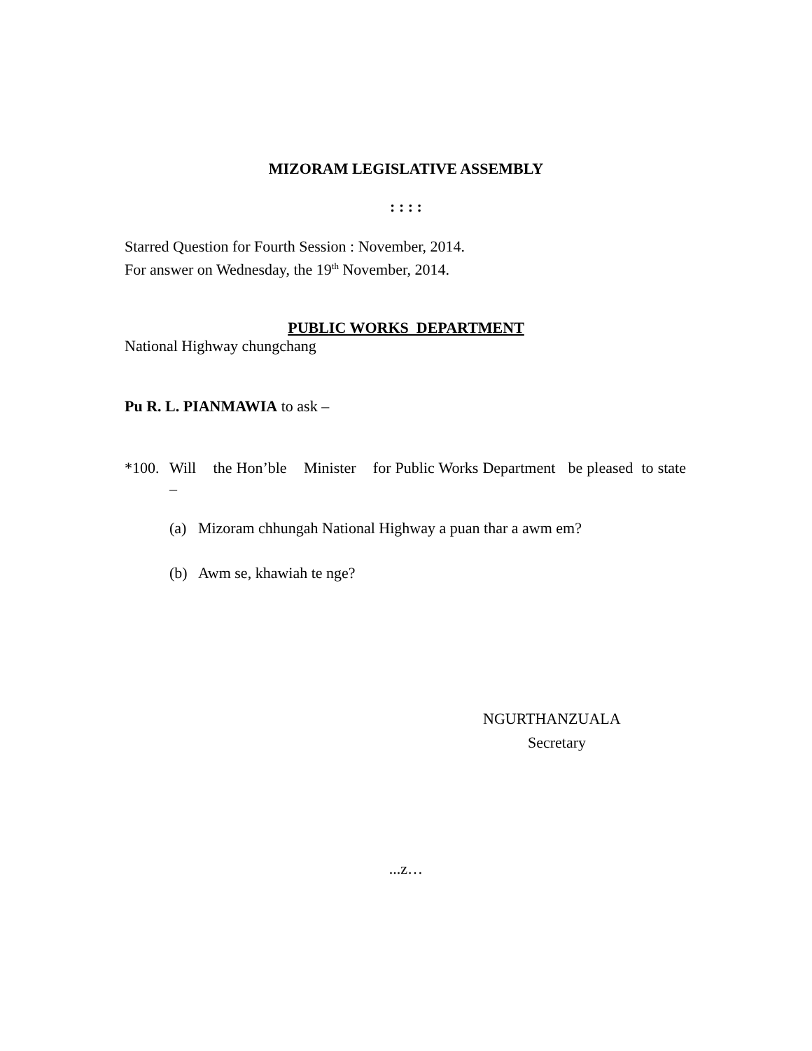MIZORAM LEGISLATIVE ASSEMBLY
: : : :
Starred Question for Fourth Session : November, 2014.
For answer on Wednesday, the 19<sup>th</sup> November, 2014.
PUBLIC WORKS DEPARTMENT
National Highway chungchang
Pu R. L. PIANMAWIA to ask –
*100.
Will the Hon’ble Minister for Public Works Department be pleased to state –
(a) Mizoram chhungah National Highway a puan thar a awm em?
(b) Awm se, khawiah te nge?
NGURTHANZUALA
Secretary
...z…